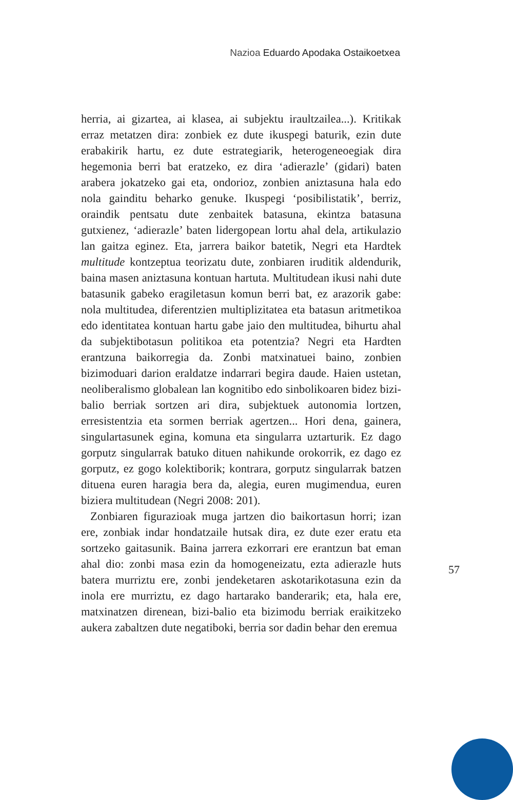Nazioa Eduardo Apodaka Ostaikoetxea
herria, ai gizartea, ai klasea, ai subjektu iraultzailea...). Kritikak erraz metatzen dira: zonbiek ez dute ikuspegi baturik, ezin dute erabakirik hartu, ez dute estrategiarik, heterogeneoegiak dira hegemonia berri bat eratzeko, ez dira ‘adierazle’ (gidari) baten arabera jokatzeko gai eta, ondorioz, zonbien aniztasuna hala edo nola gainditu beharko genuke. Ikuspegi ‘posibilistatik’, berriz, oraindik pentsatu dute zenbaitek batasuna, ekintza batasuna gutxienez, ‘adierazle’ baten lidergopean lortu ahal dela, artikulazio lan gaitza eginez. Eta, jarrera baikor batetik, Negri eta Hardtek multitude kontzeptua teorizatu dute, zonbiaren iruditik aldendurik, baina masen aniztasuna kontuan hartuta. Multitudean ikusi nahi dute batasunik gabeko eragiletasun komun berri bat, ez arazorik gabe: nola multitudea, diferentzien multiplizitatea eta batasun aritmetikoa edo identitatea kontuan hartu gabe jaio den multitudea, bihurtu ahal da subjektibotasun politikoa eta potentzia? Negri eta Hardten erantzuna baikorregia da. Zonbi matxinatuei baino, zonbien bizimoduari darion eraldatze indarrari begira daude. Haien ustetan, neoliberalismo globalean lan kognitibo edo sinbolikoaren bidez bizi-balio berriak sortzen ari dira, subjektuek autonomia lortzen, erresistentzia eta sormen berriak agertzen... Hori dena, gainera, singulartasunek egina, komuna eta singularra uztarturik. Ez dago gorputz singularrak batuko dituen nahikunde orokorrik, ez dago ez gorputz, ez gogo kolektiborik; kontrara, gorputz singularrak batzen dituena euren haragia bera da, alegia, euren mugimendua, euren biziera multitudean (Negri 2008: 201).
Zonbiaren figurazioak muga jartzen dio baikortasun horri; izan ere, zonbiak indar hondatzaile hutsak dira, ez dute ezer eratu eta sortzeko gaitasunik. Baina jarrera ezkorrari ere erantzun bat eman ahal dio: zonbi masa ezin da homogeneizatu, ezta adierazle huts batera murriztu ere, zonbi jendeketaren askotarikotasuna ezin da inola ere murriztu, ez dago hartarako banderarik; eta, hala ere, matxinatzen direnean, bizi-balio eta bizimodu berriak eraikitzeko aukera zabaltzen dute negatiboki, berria sor dadin behar den eremua
57